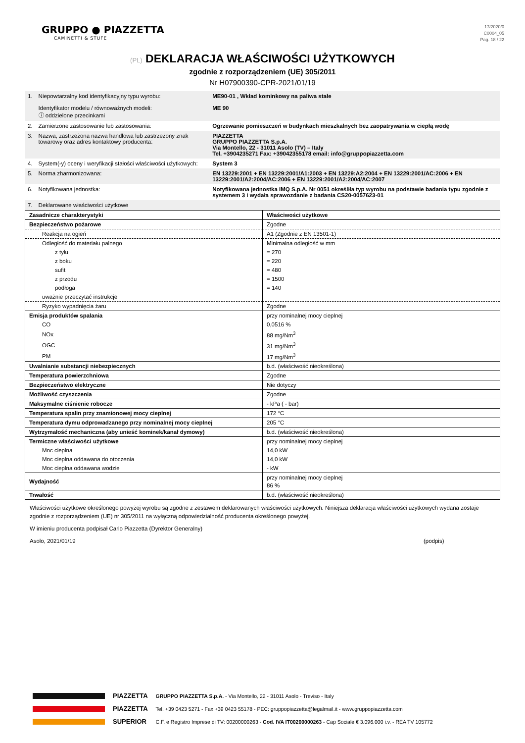GRUPPO ● PIAZZETTA
CAMINETTI & STUFE
17/2020/0
C0004_05
Pag. 18 / 22
(PL) DEKLARACJA WŁAŚCIWOŚCI UŻYTKOWYCH
zgodnie z rozporządzeniem (UE) 305/2011
Nr H07900390-CPR-2021/01/19
| 1. | Niepowtarzalny kod identyfikacyjny typu wyrobu: Identyfikator modelu / równoważnych modeli: ⓘ oddzielone przecinkami | ME90-01 , Wkład kominkowy na paliwa stałe ME 90 |
| 2. | Zamierzone zastosowanie lub zastosowania: | Ogrzewanie pomieszczeń w budynkach mieszkalnych bez zaopatrywania w ciepłą wodę |
| 3. | Nazwa, zastrzeżona nazwa handlowa lub zastrzeżony znak towarowy oraz adres kontaktowy producenta: | PIAZZETTA GRUPPO PIAZZETTA S.p.A. Via Montello, 22 - 31011 Asolo (TV) – Italy Tel. +3904235271 Fax: +39042355178 email: info@gruppopiazzetta.com |
| 4. | System(-y) oceny i weryfikacji stałości właściwości użytkowych: | System 3 |
| 5. | Norma zharmonizowana: | EN 13229:2001 + EN 13229:2001/A1:2003 + EN 13229:A2:2004 + EN 13229:2001/AC:2006 + EN 13229:2001/A2:2004/AC:2006 + EN 13229:2001/A2:2004/AC:2007 |
| 6. | Notyfikowana jednostka: | Notyfikowana jednostka IMQ S.p.A. Nr 0051 określiła typ wyrobu na podstawie badania typu zgodnie z systemem 3 i wydała sprawozdanie z badania CS20-0057623-01 |
| 7. | Deklarowane właściwości użytkowe | |
| Zasadnicze charakterystyki | Właściwości użytkowe |
| Bezpieczeństwo pożarowe | Zgodne |
| Reakcja na ogień | A1 (Zgodnie z EN 13501-1) |
| Odległość do materiału palnego | Minimalna odległość w mm |
| z tyłu | = 270 |
| z boku | = 220 |
| sufit | = 480 |
| z przodu | = 1500 |
| podłoga | = 140 |
| uważnie przeczytać instrukcje | |
| Ryzyko wypadnięcia żaru | Zgodne |
| Emisja produktów spalania | przy nominalnej mocy cieplnej |
| CO | 0,0516 % |
| NOx | 88 mg/Nm<sup>3</sup> |
| OGC | 31 mg/Nm<sup>3</sup> |
| PM | 17 mg/Nm<sup>3</sup> |
| Uwalnianie substancji niebezpiecznych | b.d. (właściwość nieokreślona) |
| Temperatura powierzchniowa | Zgodne |
| Bezpieczeństwo elektryczne | Nie dotyczy |
| Możliwość czyszczenia | Zgodne |
| Maksymalne ciśnienie robocze | - kPa ( - bar) |
| Temperatura spalin przy znamionowej mocy cieplnej | 172 °C |
| Temperatura dymu odprowadzanego przy nominalnej mocy cieplnej | 205 °C |
| Wytrzymałość mechaniczna (aby unieść kominek/kanał dymowy) | b.d. (właściwość nieokreślona) |
| Termiczne właściwości użytkowe | przy nominalnej mocy cieplnej |
| Moc cieplna | 14,0 kW |
| Moc cieplna oddawana do otoczenia | 14,0 kW |
| Moc cieplna oddawana wodzie | - kW |
| Wydajność | przy nominalnej mocy cieplnej 86 % |
| Trwałość | b.d. (właściwość nieokreślona) |
Właściwości użytkowe określonego powyżej wyrobu są zgodne z zestawem deklarowanych właściwości użytkowych. Niniejsza deklaracja właściwości użytkowych wydana zostaje zgodnie z rozporządzeniem (UE) nr 305/2011 na wyłączną odpowiedzialność producenta określonego powyżej.
W imieniu producenta podpisał Carlo Piazzetta (Dyrektor Generalny)
Asolo, 2021/01/19 (podpis)
PIAZZETTA
PIAZZETTA
SUPERIOR
GRUPPO PIAZZETTA S.p.A. - Via Montello, 22 - 31011 Asolo - Treviso - Italy
Tel. +39 0423 5271 - Fax +39 0423 55178 - PEC: gruppopiazzetta@legalmail.it - www.gruppopiazzetta.com
C.F. e Registro Imprese di TV: 00200000263 - Cod. IVA IT00200000263 - Cap Sociale € 3.096.000 i.v. - REA TV 105772